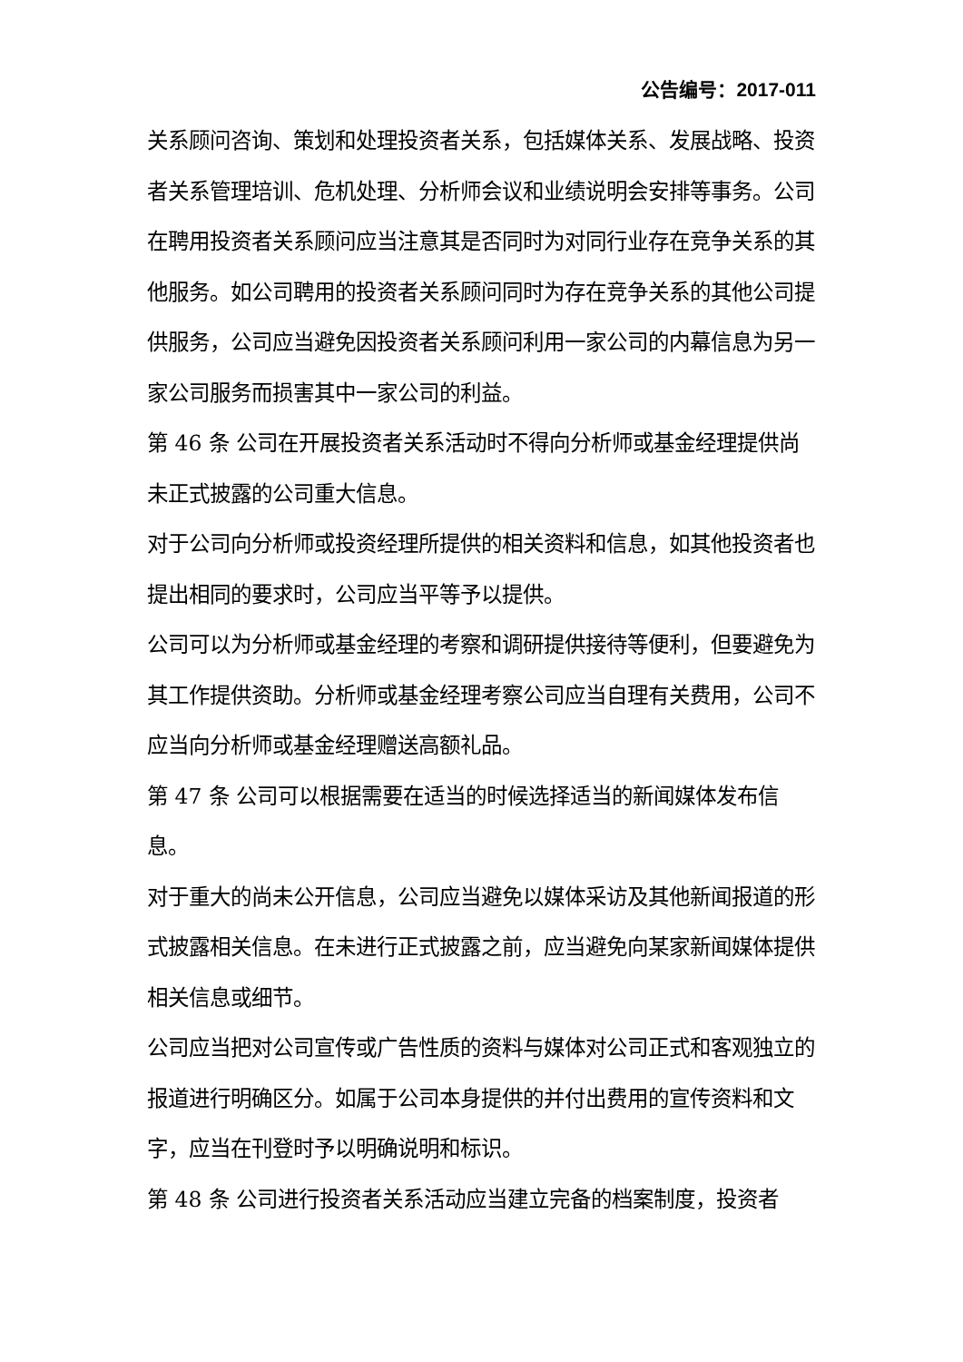公告编号：2017-011
关系顾问咨询、策划和处理投资者关系，包括媒体关系、发展战略、投资者关系管理培训、危机处理、分析师会议和业绩说明会安排等事务。公司在聘用投资者关系顾问应当注意其是否同时为对同行业存在竞争关系的其他服务。如公司聘用的投资者关系顾问同时为存在竞争关系的其他公司提供服务，公司应当避免因投资者关系顾问利用一家公司的内幕信息为另一家公司服务而损害其中一家公司的利益。
第 46 条 公司在开展投资者关系活动时不得向分析师或基金经理提供尚未正式披露的公司重大信息。
对于公司向分析师或投资经理所提供的相关资料和信息，如其他投资者也提出相同的要求时，公司应当平等予以提供。
公司可以为分析师或基金经理的考察和调研提供接待等便利，但要避免为其工作提供资助。分析师或基金经理考察公司应当自理有关费用，公司不应当向分析师或基金经理赠送高额礼品。
第 47 条 公司可以根据需要在适当的时候选择适当的新闻媒体发布信息。
对于重大的尚未公开信息，公司应当避免以媒体采访及其他新闻报道的形式披露相关信息。在未进行正式披露之前，应当避免向某家新闻媒体提供相关信息或细节。
公司应当把对公司宣传或广告性质的资料与媒体对公司正式和客观独立的报道进行明确区分。如属于公司本身提供的并付出费用的宣传资料和文字，应当在刊登时予以明确说明和标识。
第 48 条 公司进行投资者关系活动应当建立完备的档案制度，投资者